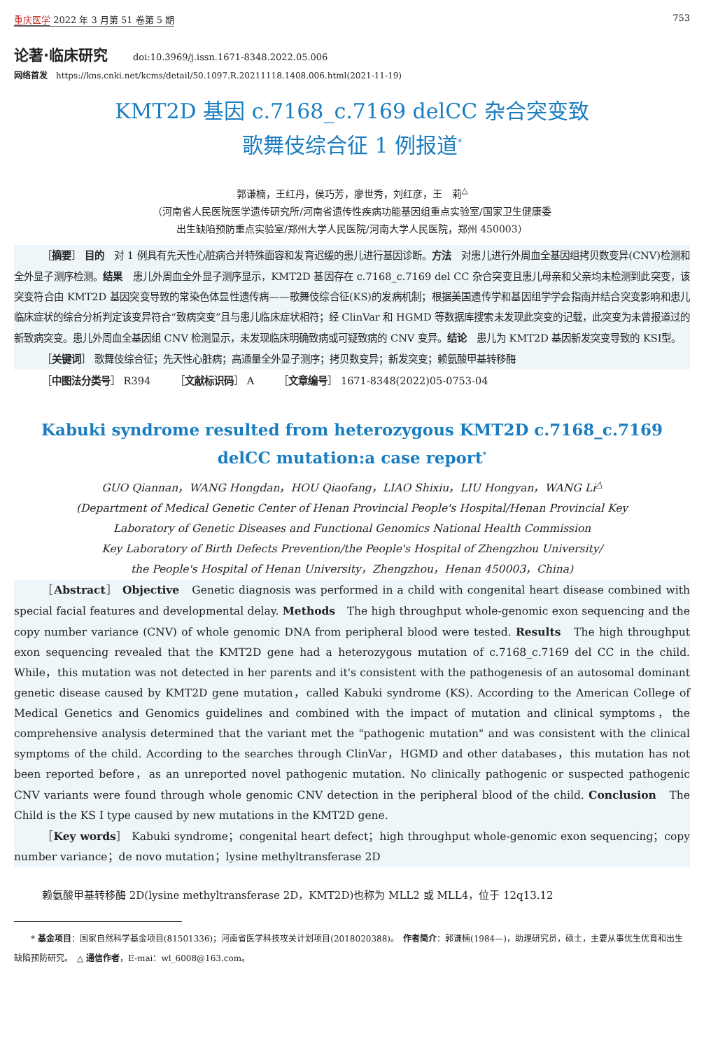重庆医学 2022 年 3 月第 51 卷第 5 期 753
论著·临床研究 doi:10.3969/j.issn.1671-8348.2022.05.006
网络首发　https://kns.cnki.net/kcms/detail/50.1097.R.20211118.1408.006.html(2021-11-19)
KMT2D 基因 c.7168_c.7169 delCC 杂合突变致
歌舞伎综合征 1 例报道<sup>*</sup>
郭谦楠，王红丹，侯巧芳，廖世秀，刘红彦，王　莉<sup>△</sup>
（河南省人民医院医学遗传研究所/河南省遗传性疾病功能基因组重点实验室/国家卫生健康委
出生缺陷预防重点实验室/郑州大学人民医院/河南大学人民医院，郑州 450003）
［摘要］ 目的　对 1 例具有先天性心脏病合并特殊面容和发育迟缓的患儿进行基因诊断。方法　对患儿进行外周血全基因组拷贝数变异(CNV)检测和全外显子测序检测。结果　患儿外周血全外显子测序显示，KMT2D 基因存在 c.7168_c.7169 del CC 杂合突变且患儿母亲和父亲均未检测到此突变，该突变符合由 KMT2D 基因突变导致的常染色体显性遗传病——歌舞伎综合征(KS)的发病机制；根据美国遗传学和基因组学学会指南并结合突变影响和患儿临床症状的综合分析判定该变异符合“致病突变”且与患儿临床症状相符；经 ClinVar 和 HGMD 等数据库搜索未发现此突变的记载，此突变为未曾报道过的新致病突变。患儿外周血全基因组 CNV 检测显示，未发现临床明确致病或可疑致病的 CNV 变异。结论　患儿为 KMT2D 基因新发突变导致的 KSⅠ型。
［关键词］ 歌舞伎综合征；先天性心脏病；高通量全外显子测序；拷贝数变异；新发突变；赖氨酸甲基转移酶
［中图法分类号］ R394　　　［文献标识码］ A　　　［文章编号］ 1671-8348(2022)05-0753-04
Kabuki syndrome resulted from heterozygous KMT2D c.7168_c.7169
delCC mutation:a case report<sup>*</sup>
GUO Qiannan，WANG Hongdan，HOU Qiaofang，LIAO Shixiu，LIU Hongyan，WANG Li<sup>△</sup>
(Department of Medical Genetic Center of Henan Provincial People's Hospital/Henan Provincial Key
Laboratory of Genetic Diseases and Functional Genomics National Health Commission
Key Laboratory of Birth Defects Prevention/the People's Hospital of Zhengzhou University/
the People's Hospital of Henan University，Zhengzhou，Henan 450003，China)
［Abstract］ Objective　Genetic diagnosis was performed in a child with congenital heart disease combined with special facial features and developmental delay. Methods　The high throughput whole-genomic exon sequencing and the copy number variance (CNV) of whole genomic DNA from peripheral blood were tested. Results　The high throughput exon sequencing revealed that the KMT2D gene had a heterozygous mutation of c.7168_c.7169 del CC in the child. While，this mutation was not detected in her parents and it's consistent with the pathogenesis of an autosomal dominant genetic disease caused by KMT2D gene mutation，called Kabuki syndrome (KS). According to the American College of Medical Genetics and Genomics guidelines and combined with the impact of mutation and clinical symptoms，the comprehensive analysis determined that the variant met the "pathogenic mutation" and was consistent with the clinical symptoms of the child. According to the searches through ClinVar，HGMD and other databases，this mutation has not been reported before，as an unreported novel pathogenic mutation. No clinically pathogenic or suspected pathogenic CNV variants were found through whole genomic CNV detection in the peripheral blood of the child. Conclusion　The Child is the KS Ⅰ type caused by new mutations in the KMT2D gene.
［Key words］ Kabuki syndrome；congenital heart defect；high throughput whole-genomic exon sequencing；copy number variance；de novo mutation；lysine methyltransferase 2D
赖氨酸甲基转移酶 2D(lysine methyltransferase 2D，KMT2D)也称为 MLL2 或 MLL4，位于 12q13.12
　　* 基金项目：国家自然科学基金项目(81501336)；河南省医学科技攻关计划项目(2018020388)。　作者简介：郭谦楠(1984—)，助理研究员，硕士，主要从事优生优育和出生缺陷预防研究。　△ 通信作者，E-mai：wl_6008@163.com。